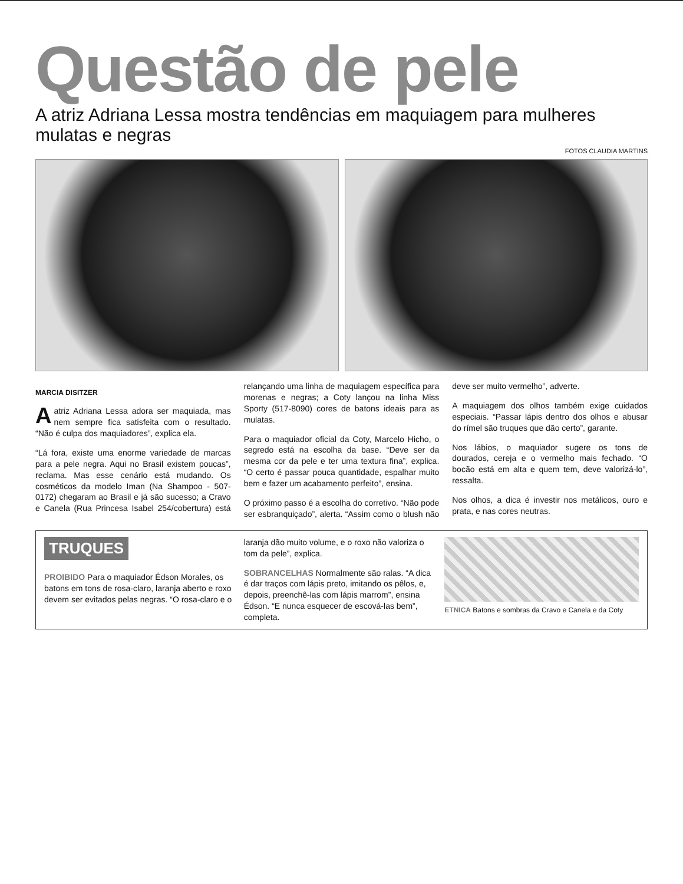Questão de pele
A atriz Adriana Lessa mostra tendências em maquiagem para mulheres mulatas e negras
FOTOS CLAUDIA MARTINS
MARCIA DISITZER
A atriz Adriana Lessa adora ser maquiada, mas nem sempre fica satisfeita com o resultado. “Não é culpa dos maquiadores”, explica ela.
“Lá fora, existe uma enorme variedade de marcas para a pele negra. Aqui no Brasil existem poucas”, reclama. Mas esse cenário está mudando. Os cosméticos da modelo Iman (Na Shampoo - 507-0172) chegaram ao Brasil e já são sucesso; a Cravo e Canela (Rua Princesa Isabel 254/cobertura) está relançando uma linha de maquiagem específica para morenas e negras; a Coty lançou na linha Miss Sporty (517-8090) cores de batons ideais para as mulatas.
Para o maquiador oficial da Coty, Marcelo Hicho, o segredo está na escolha da base. “Deve ser da mesma cor da pele e ter uma textura fina”, explica. “O certo é passar pouca quantidade, espalhar muito bem e fazer um acabamento perfeito”, ensina.
O próximo passo é a escolha do corretivo. “Não pode ser esbranquiçado”, alerta. “Assim como o blush não deve ser muito vermelho”, adverte.
A maquiagem dos olhos também exige cuidados especiais. “Passar lápis dentro dos olhos e abusar do rímel são truques que dão certo”, garante.
Nos lábios, o maquiador sugere os tons de dourados, cereja e o vermelho mais fechado. “O bocão está em alta e quem tem, deve valorizá-lo”, ressalta.
Nos olhos, a dica é investir nos metálicos, ouro e prata, e nas cores neutras.
TRUQUES
PROIBIDO Para o maquiador Édson Morales, os batons em tons de rosa-claro, laranja aberto e roxo devem ser evitados pelas negras. “O rosa-claro e o laranja dão muito volume, e o roxo não valoriza o tom da pele”, explica.
SOBRANCELHAS Normalmente são ralas. “A dica é dar traços com lápis preto, imitando os pêlos, e, depois, preenchê-las com lápis marrom”, ensina Édson. “E nunca esquecer de escová-las bem”, completa.
ETNICA Batons e sombras da Cravo e Canela e da Coty